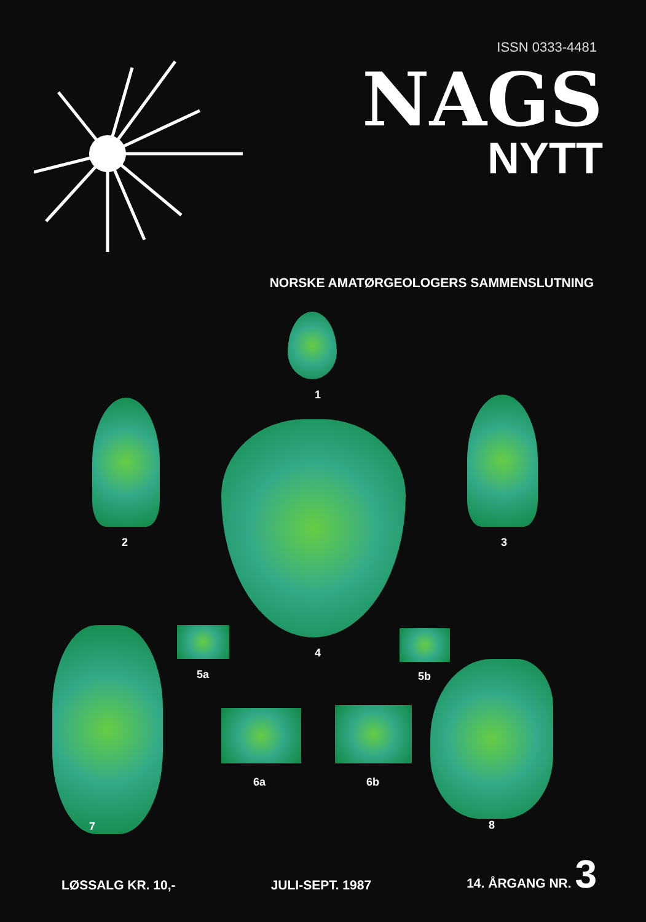ISSN 0333-4481
NAGS
NYTT
NORSKE AMATØRGEOLOGERS SAMMENSLUTNING
1
2 3
5a
4
5b
7
6a 6b
8
LØSSALG KR. 10,- JULI-SEPT. 1987 14. ÅRGANG NR. 3